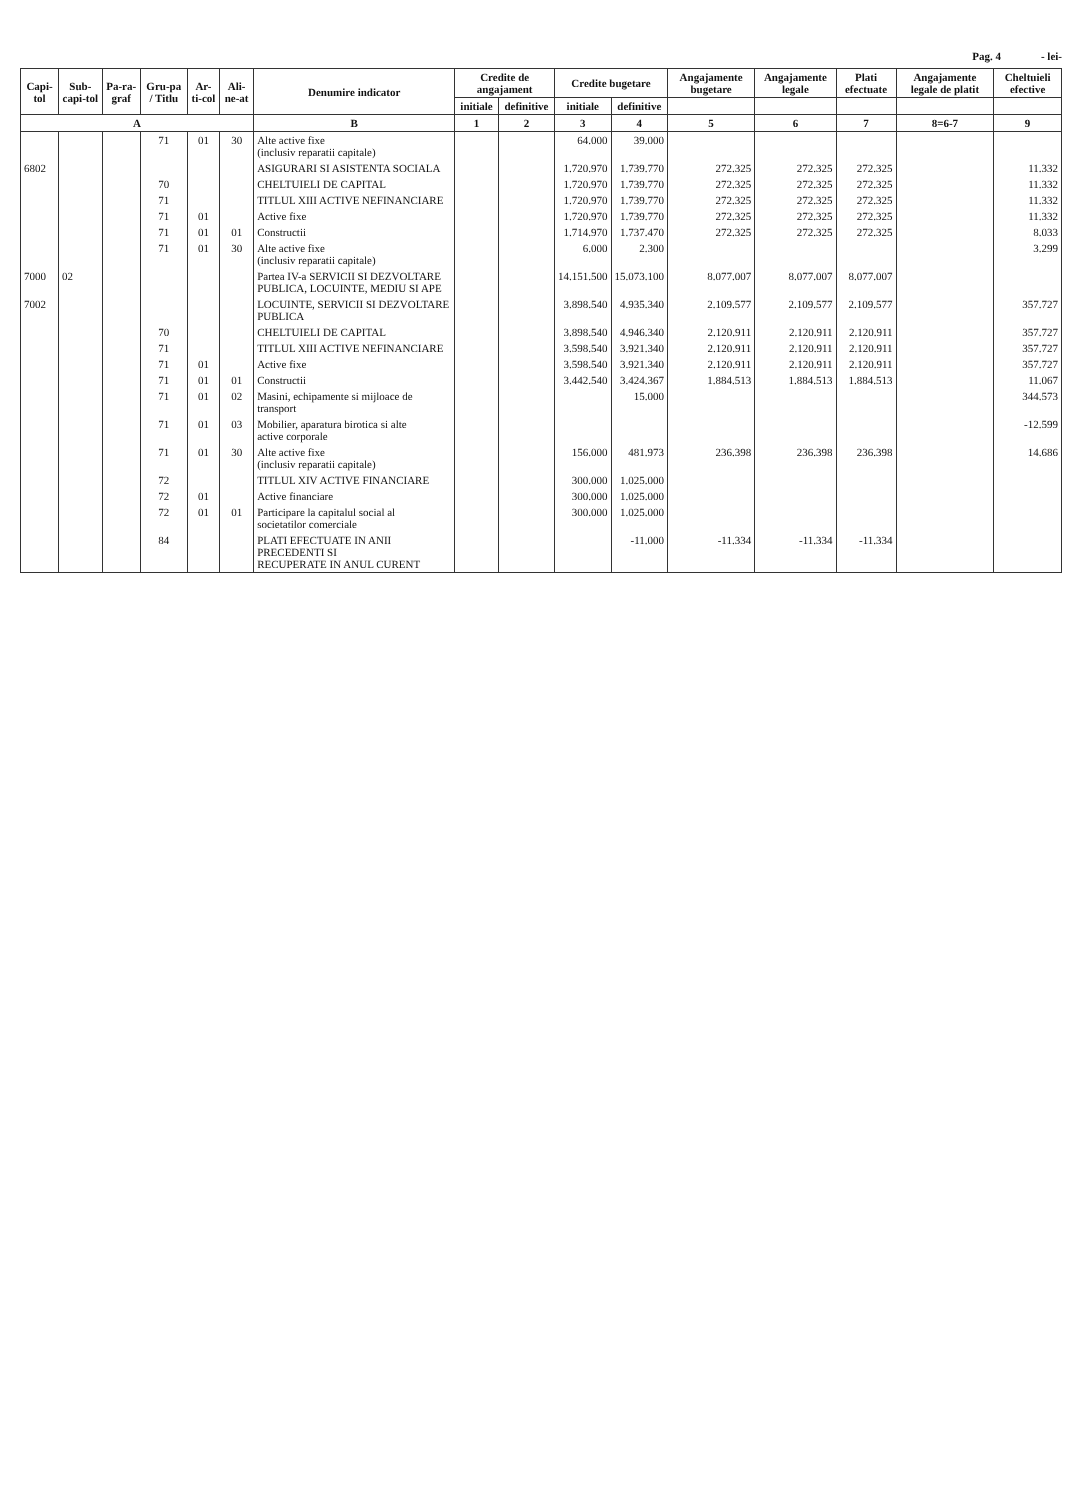Pag. 4 - lei-
| Capi-tol | Sub-capi-tol | Pa-ra-graf | Gru-pa / Titlu | Ar-ti-col | Ali-ne-at | Denumire indicator | Credite de angajament | | Credite bugetare | | Angajamente bugetare | Angajamente legale | Plati efectuate | Angajamente legale de platit | Cheltuieli efective |
| --- | --- | --- | --- | --- | --- | --- | --- | --- | --- | --- | --- | --- | --- | --- | --- |
| | | | | | | | initiale | definitive | initiale | definitive | | | | | |
| A | | | | | | B | 1 | 2 | 3 | 4 | 5 | 6 | 7 | 8=6-7 | 9 |
| | | | 71 | 01 | 30 | Alte active fixe (inclusiv reparatii capitale) | | | 64.000 | 39.000 | | | | | |
| 6802 | | | | | | ASIGURARI SI ASISTENTA SOCIALA | | | 1.720.970 | 1.739.770 | 272.325 | 272.325 | 272.325 | | 11.332 |
| | | | 70 | | | CHELTUIELI DE CAPITAL | | | 1.720.970 | 1.739.770 | 272.325 | 272.325 | 272.325 | | 11.332 |
| | | | 71 | | | TITLUL XIII ACTIVE NEFINANCIARE | | | 1.720.970 | 1.739.770 | 272.325 | 272.325 | 272.325 | | 11.332 |
| | | | 71 | 01 | | Active fixe | | | 1.720.970 | 1.739.770 | 272.325 | 272.325 | 272.325 | | 11.332 |
| | | | 71 | 01 | 01 | Constructii | | | 1.714.970 | 1.737.470 | 272.325 | 272.325 | 272.325 | | 8.033 |
| | | | 71 | 01 | 30 | Alte active fixe (inclusiv reparatii capitale) | | | 6.000 | 2.300 | | | | | 3.299 |
| 7000 | 02 | | | | | Partea IV-a SERVICII SI DEZVOLTARE PUBLICA, LOCUINTE, MEDIU SI APE | | | 14.151.500 | 15.073.100 | 8.077.007 | 8.077.007 | 8.077.007 | | |
| 7002 | | | | | | LOCUINTE, SERVICII SI DEZVOLTARE PUBLICA | | | 3.898.540 | 4.935.340 | 2.109.577 | 2.109.577 | 2.109.577 | | 357.727 |
| | | | 70 | | | CHELTUIELI DE CAPITAL | | | 3.898.540 | 4.946.340 | 2.120.911 | 2.120.911 | 2.120.911 | | 357.727 |
| | | | 71 | | | TITLUL XIII ACTIVE NEFINANCIARE | | | 3.598.540 | 3.921.340 | 2.120.911 | 2.120.911 | 2.120.911 | | 357.727 |
| | | | 71 | 01 | | Active fixe | | | 3.598.540 | 3.921.340 | 2.120.911 | 2.120.911 | 2.120.911 | | 357.727 |
| | | | 71 | 01 | 01 | Constructii | | | 3.442.540 | 3.424.367 | 1.884.513 | 1.884.513 | 1.884.513 | | 11.067 |
| | | | 71 | 01 | 02 | Masini, echipamente si mijloace de transport | | | | 15.000 | | | | | 344.573 |
| | | | 71 | 01 | 03 | Mobilier, aparatura birotica si alte active corporale | | | | | | | | | -12.599 |
| | | | 71 | 01 | 30 | Alte active fixe (inclusiv reparatii capitale) | | | 156.000 | 481.973 | 236.398 | 236.398 | 236.398 | | 14.686 |
| | | | 72 | | | TITLUL XIV ACTIVE FINANCIARE | | | 300.000 | 1.025.000 | | | | | |
| | | | 72 | 01 | | Active financiare | | | 300.000 | 1.025.000 | | | | | |
| | | | 72 | 01 | 01 | Participare la capitalul social al societatilor comerciale | | | 300.000 | 1.025.000 | | | | | |
| | | | 84 | | | PLATI EFECTUATE IN ANII PRECEDENTI SI RECUPERATE IN ANUL CURENT | | | | -11.000 | -11.334 | -11.334 | -11.334 | | |